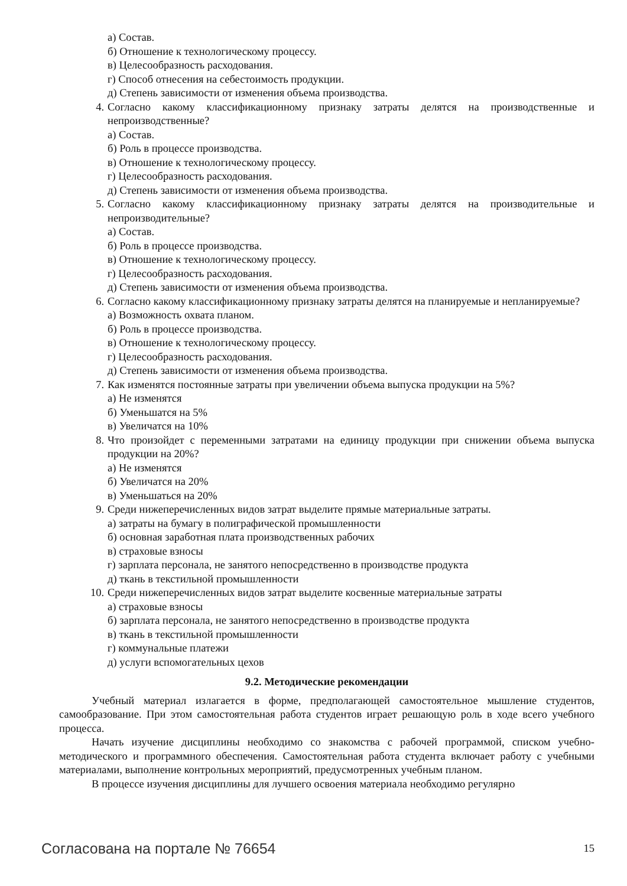а) Состав.
б) Отношение к технологическому процессу.
в) Целесообразность расходования.
г) Способ отнесения на себестоимость продукции.
д) Степень зависимости от изменения объема производства.
4. Согласно какому классификационному признаку затраты делятся на производственные и непроизводственные?
а) Состав.
б) Роль в процессе производства.
в) Отношение к технологическому процессу.
г) Целесообразность расходования.
д) Степень зависимости от изменения объема производства.
5. Согласно какому классификационному признаку затраты делятся на производительные и непроизводительные?
а) Состав.
б) Роль в процессе производства.
в) Отношение к технологическому процессу.
г) Целесообразность расходования.
д) Степень зависимости от изменения объема производства.
6. Согласно какому классификационному признаку затраты делятся на планируемые и непланируемые?
а) Возможность охвата планом.
б) Роль в процессе производства.
в) Отношение к технологическому процессу.
г) Целесообразность расходования.
д) Степень зависимости от изменения объема производства.
7. Как изменятся постоянные затраты при увеличении объема выпуска продукции на 5%?
а) Не изменятся
б) Уменьшатся на 5%
в) Увеличатся на 10%
8. Что произойдет с переменными затратами на единицу продукции при снижении объема выпуска продукции на 20%?
а) Не изменятся
б) Увеличатся на 20%
в) Уменьшаться на 20%
9. Среди нижеперечисленных видов затрат выделите прямые материальные затраты.
а) затраты на бумагу в полиграфической промышленности
б) основная заработная плата производственных рабочих
в) страховые взносы
г) зарплата персонала, не занятого непосредственно в производстве продукта
д) ткань в текстильной промышленности
10. Среди нижеперечисленных видов затрат выделите косвенные материальные затраты
а) страховые взносы
б) зарплата персонала, не занятого непосредственно в производстве продукта
в) ткань в текстильной промышленности
г) коммунальные платежи
д) услуги вспомогательных цехов
9.2. Методические рекомендации
Учебный материал излагается в форме, предполагающей самостоятельное мышление студентов, самообразование. При этом самостоятельная работа студентов играет решающую роль в ходе всего учебного процесса.
Начать изучение дисциплины необходимо со знакомства с рабочей программой, списком учебно-методического и программного обеспечения. Самостоятельная работа студента включает работу с учебными материалами, выполнение контрольных мероприятий, предусмотренных учебным планом.
В процессе изучения дисциплины для лучшего освоения материала необходимо регулярно
Согласована на портале № 76654 15